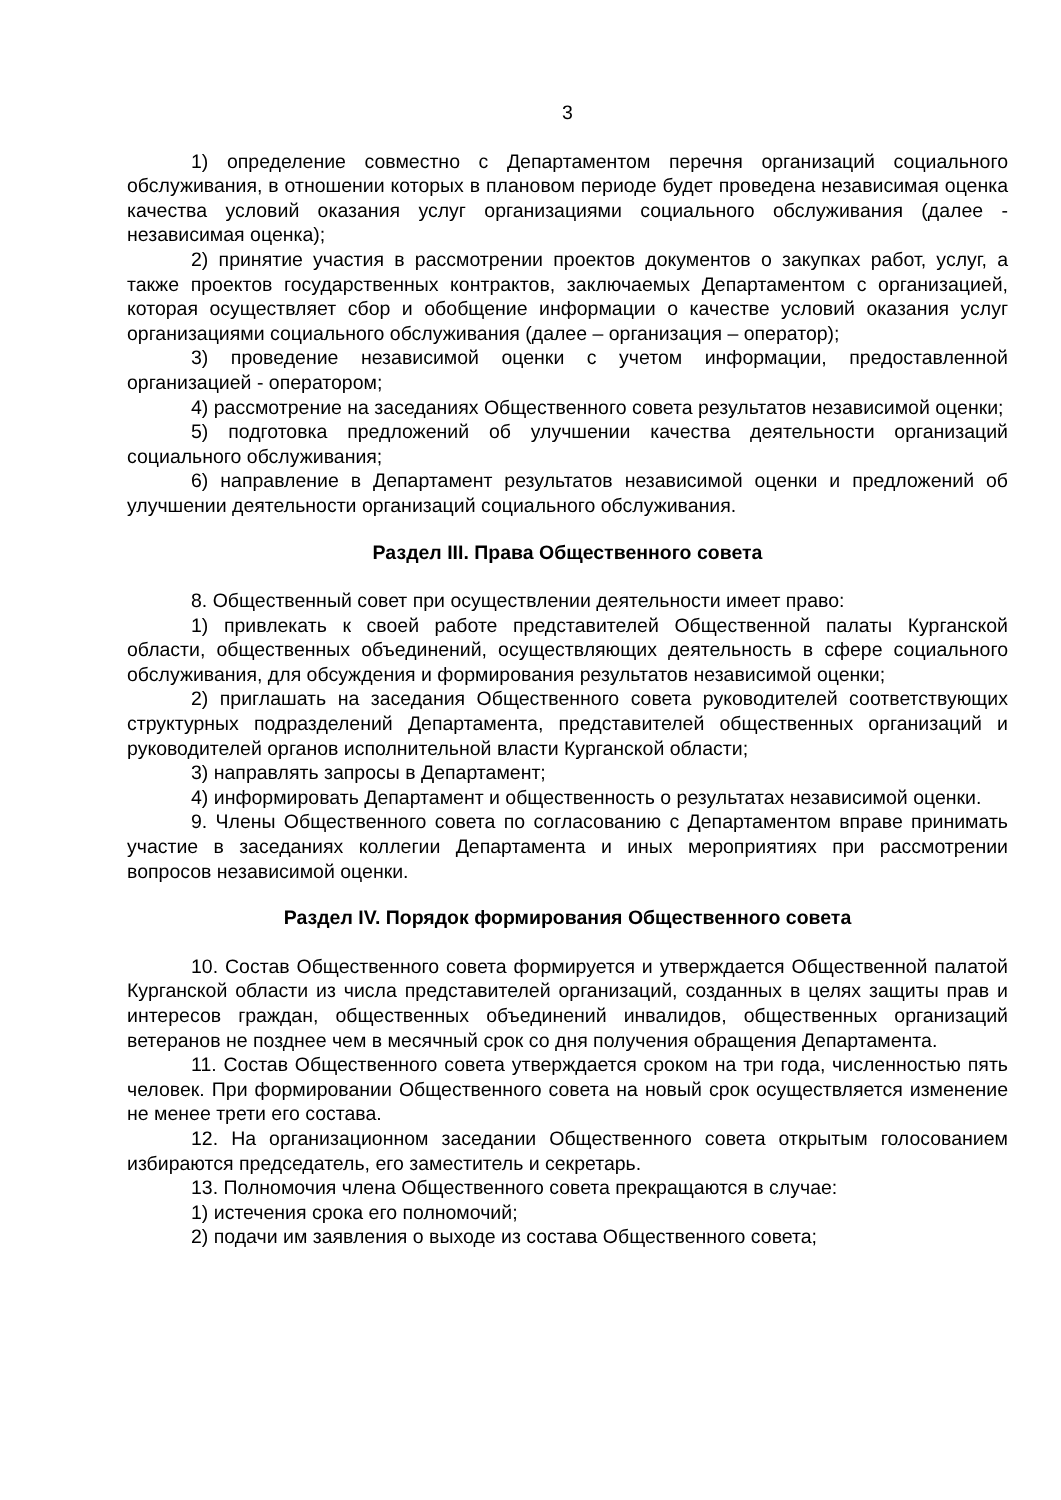3
1) определение совместно с Департаментом перечня организаций социального обслуживания, в отношении которых в плановом периоде будет проведена независимая оценка качества условий оказания услуг организациями социального обслуживания (далее - независимая оценка);
2) принятие участия в рассмотрении проектов документов о закупках работ, услуг, а также проектов государственных контрактов, заключаемых Департаментом с организацией, которая осуществляет сбор и обобщение информации о качестве условий оказания услуг организациями социального обслуживания (далее – организация – оператор);
3) проведение независимой оценки с учетом информации, предоставленной организацией - оператором;
4) рассмотрение на заседаниях Общественного совета результатов независимой оценки;
5) подготовка предложений об улучшении качества деятельности организаций социального обслуживания;
6) направление в Департамент результатов независимой оценки и предложений об улучшении деятельности организаций социального обслуживания.
Раздел III. Права Общественного совета
8. Общественный совет при осуществлении деятельности имеет право:
1) привлекать к своей работе представителей Общественной палаты Курганской области, общественных объединений, осуществляющих деятельность в сфере социального обслуживания, для обсуждения и формирования результатов независимой оценки;
2) приглашать на заседания Общественного совета руководителей соответствующих структурных подразделений Департамента, представителей общественных организаций и руководителей органов исполнительной власти Курганской области;
3) направлять запросы в Департамент;
4) информировать Департамент и общественность о результатах независимой оценки.
9. Члены Общественного совета по согласованию с Департаментом вправе принимать участие в заседаниях коллегии Департамента и иных мероприятиях при рассмотрении вопросов независимой оценки.
Раздел IV. Порядок формирования Общественного совета
10. Состав Общественного совета формируется и утверждается Общественной палатой Курганской области из числа представителей организаций, созданных в целях защиты прав и интересов граждан, общественных объединений инвалидов, общественных организаций ветеранов не позднее чем в месячный срок со дня получения обращения Департамента.
11. Состав Общественного совета утверждается сроком на три года, численностью пять человек. При формировании Общественного совета на новый срок осуществляется изменение не менее трети его состава.
12. На организационном заседании Общественного совета открытым голосованием избираются председатель, его заместитель и секретарь.
13. Полномочия члена Общественного совета прекращаются в случае:
1) истечения срока его полномочий;
2) подачи им заявления о выходе из состава Общественного совета;